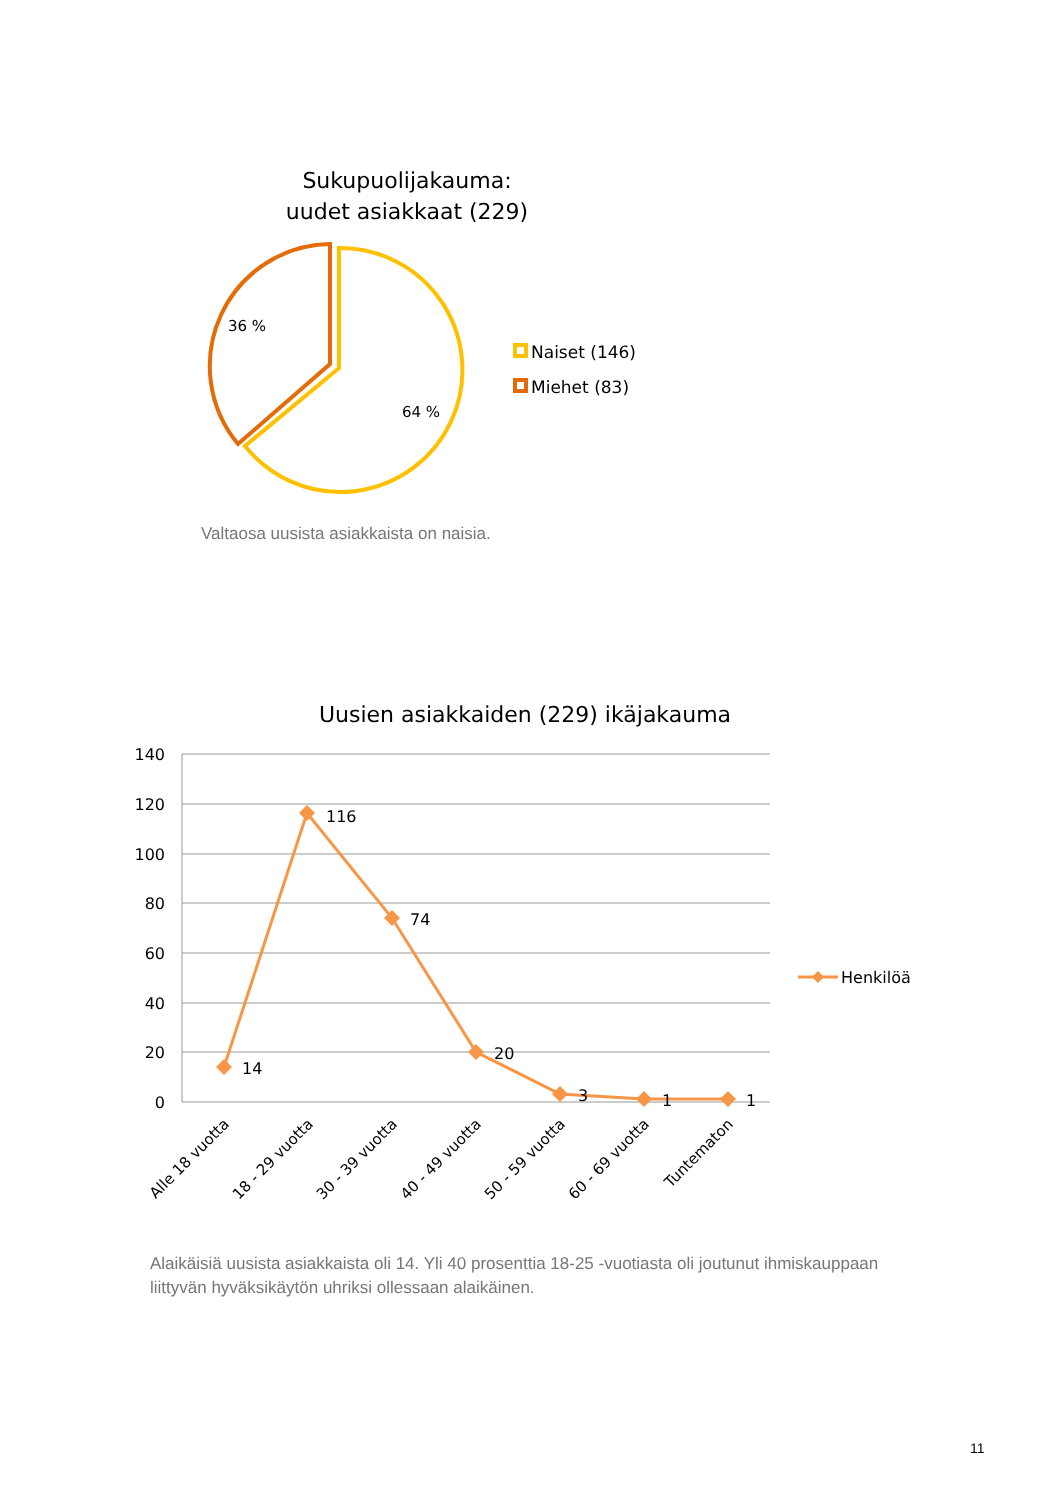Sukupuolijakauma:
uudet asiakkaat (229)
36 %
64 %
Naiset (146)
Miehet (83)
Uusien asiakkaiden (229) ikäjakauma
140
120
100
80
60
40
20
0
14
116
74
20
3
1
1
Alle 18 vuotta
18 - 29 vuotta
30 - 39 vuotta
40 - 49 vuotta
50 - 59 vuotta
60 - 69 vuotta
Tuntematon
Henkilöä
Valtaosa uusista asiakkaista on naisia.
Alaikäisiä uusista asiakkaista oli 14. Yli 40 prosenttia 18-25 -vuotiasta oli joutunut ihmiskauppaan liittyvän hyväksikäytön uhriksi ollessaan alaikäinen.
11